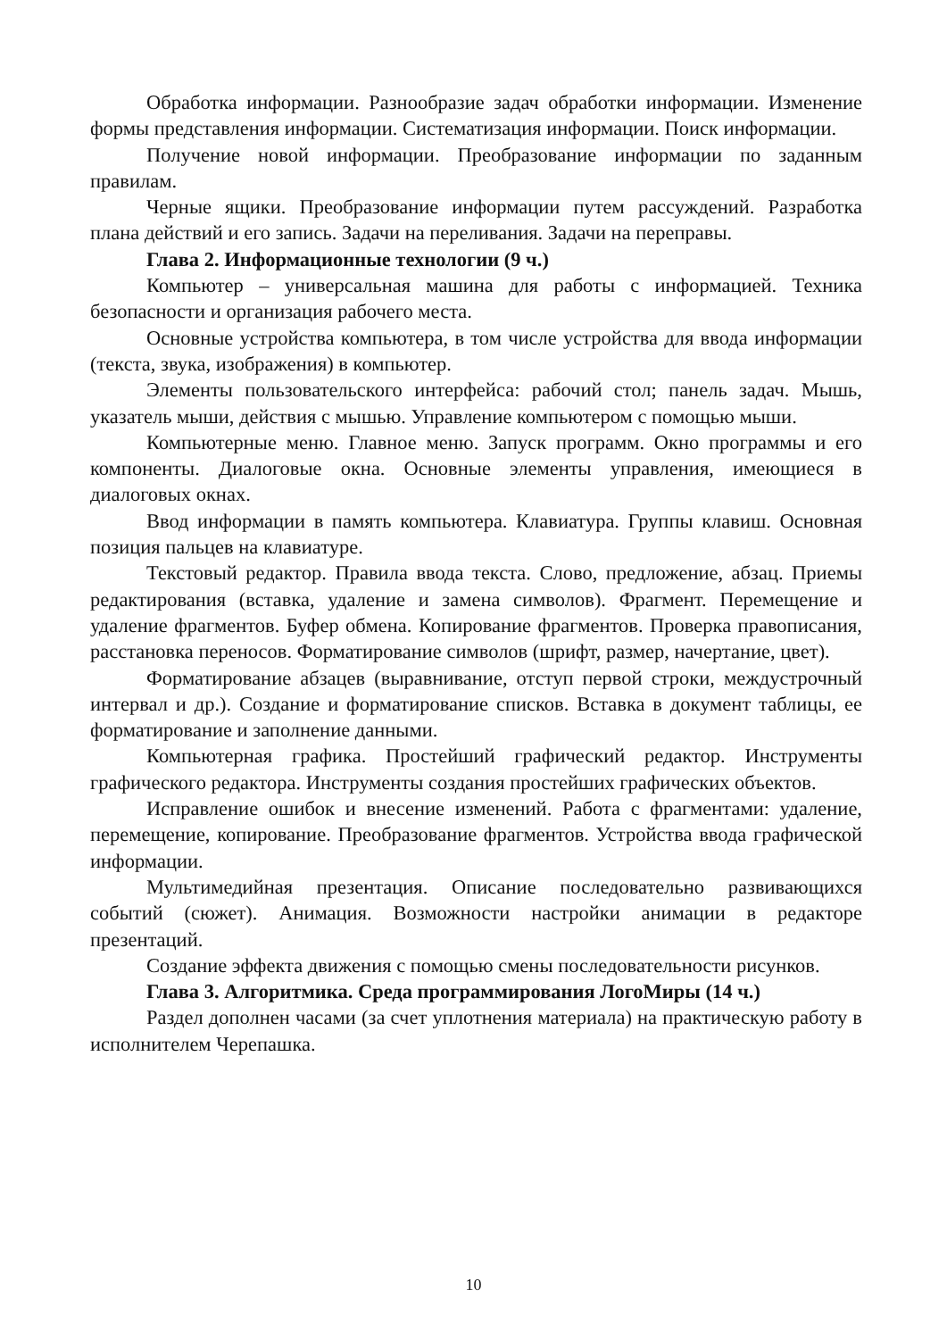Обработка информации. Разнообразие задач обработки информации. Изменение формы представления информации. Систематизация информации. Поиск информации.
Получение новой информации. Преобразование информации по заданным правилам.
Черные ящики. Преобразование информации путем рассуждений. Разработка плана действий и его запись. Задачи на переливания. Задачи на переправы.
Глава 2. Информационные технологии (9 ч.)
Компьютер – универсальная машина для работы с информацией. Техника безопасности и организация рабочего места.
Основные устройства компьютера, в том числе устройства для ввода информации (текста, звука, изображения) в компьютер.
Элементы пользовательского интерфейса: рабочий стол; панель задач. Мышь, указатель мыши, действия с мышью. Управление компьютером с помощью мыши.
Компьютерные меню. Главное меню. Запуск программ. Окно программы и его компоненты. Диалоговые окна. Основные элементы управления, имеющиеся в диалоговых окнах.
Ввод информации в память компьютера. Клавиатура. Группы клавиш. Основная позиция пальцев на клавиатуре.
Текстовый редактор. Правила ввода текста. Слово, предложение, абзац. Приемы редактирования (вставка, удаление и замена символов). Фрагмент. Перемещение и удаление фрагментов. Буфер обмена. Копирование фрагментов. Проверка правописания, расстановка переносов. Форматирование символов (шрифт, размер, начертание, цвет).
Форматирование абзацев (выравнивание, отступ первой строки, междустрочный интервал и др.). Создание и форматирование списков. Вставка в документ таблицы, ее форматирование и заполнение данными.
Компьютерная графика. Простейший графический редактор. Инструменты графического редактора. Инструменты создания простейших графических объектов.
Исправление ошибок и внесение изменений. Работа с фрагментами: удаление, перемещение, копирование. Преобразование фрагментов. Устройства ввода графической информации.
Мультимедийная презентация. Описание последовательно развивающихся событий (сюжет). Анимация. Возможности настройки анимации в редакторе презентаций.
Создание эффекта движения с помощью смены последовательности рисунков.
Глава 3. Алгоритмика. Среда программирования ЛогоМиры (14 ч.)
Раздел дополнен часами (за счет уплотнения материала) на практическую работу в исполнителем Черепашка.
10